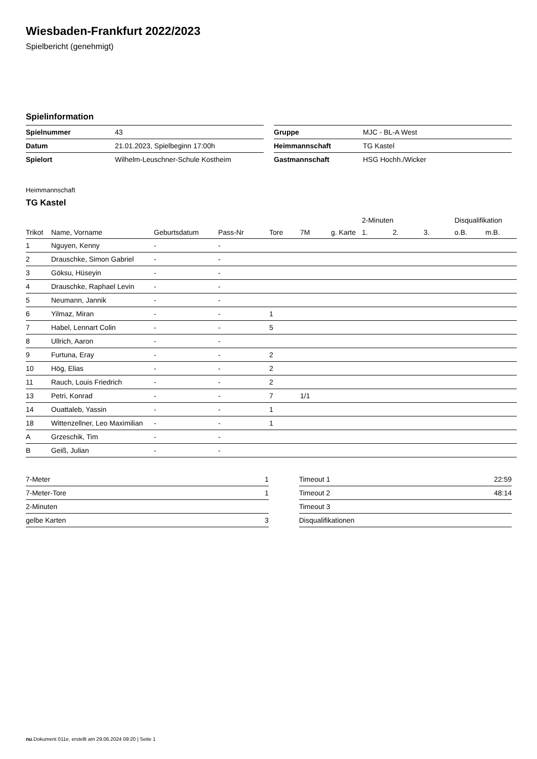Wiesbaden-Frankfurt 2022/2023
Spielbericht (genehmigt)
Spielinformation
| Spielnummer | 43 |
| Datum | 21.01.2023, Spielbeginn 17:00h |
| Spielort | Wilhelm-Leuschner-Schule Kostheim |
| Gruppe | MJC - BL-A West |
| Heimmannschaft | TG Kastel |
| Gastmannschaft | HSG Hochh./Wicker |
Heimmannschaft
TG Kastel
| | | | | | | | 2-Minuten | | | Disqualifikation | |
| --- | --- | --- | --- | --- | --- | --- | --- | --- | --- | --- | --- |
| Trikot | Name, Vorname | Geburtsdatum | Pass-Nr | Tore | 7M | g. Karte | 1. | 2. | 3. | o.B. | m.B. |
| 1 | Nguyen, Kenny | - | - | | | | | | | | |
| 2 | Drauschke, Simon Gabriel | - | - | | | | | | | | |
| 3 | Göksu, Hüseyin | - | - | | | | | | | | |
| 4 | Drauschke, Raphael Levin | - | - | | | | | | | | |
| 5 | Neumann, Jannik | - | - | | | | | | | | |
| 6 | Yilmaz, Miran | - | - | 1 | | | | | | | |
| 7 | Habel, Lennart Colin | - | - | 5 | | | | | | | |
| 8 | Ullrich, Aaron | - | - | | | | | | | | |
| 9 | Furtuna, Eray | - | - | 2 | | | | | | | |
| 10 | Hög, Elias | - | - | 2 | | | | | | | |
| 11 | Rauch, Louis Friedrich | - | - | 2 | | | | | | | |
| 13 | Petri, Konrad | - | - | 7 | 1/1 | | | | | | |
| 14 | Ouattaleb, Yassin | - | - | 1 | | | | | | | |
| 18 | Wittenzellner, Leo Maximilian | - | - | 1 | | | | | | | |
| A | Grzeschik, Tim | - | - | | | | | | | | |
| B | Geiß, Julian | - | - | | | | | | | | |
| 7-Meter | 1 |
| 7-Meter-Tore | 1 |
| 2-Minuten | |
| gelbe Karten | 3 |
| Timeout 1 | 22:59 |
| Timeout 2 | 48:14 |
| Timeout 3 | |
| Disqualifikationen | |
nu.Dokument 011e, erstellt am 29.06.2024 09:20 | Seite 1